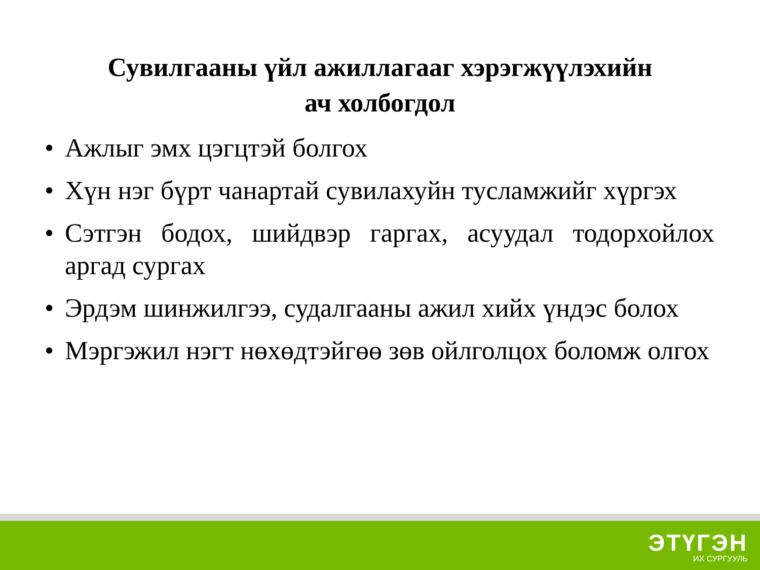Сувилгааны үйл ажиллагааг хэрэгжүүлэхийн
ач холбогдол
• Ажлыг эмх цэгцтэй болгох
• Хүн нэг бүрт чанартай сувилахуйн тусламжийг хүргэх
• Сэтгэн бодох, шийдвэр гаргах, асуудал тодорхойлох аргад сургах
• Эрдэм шинжилгээ, судалгааны ажил хийх үндэс болох
• Мэргэжил нэгт нөхөдтэйгөө зөв ойлголцох боломж олгох
ЭТҮГЭН
ИХ СУРГУУЛЬ